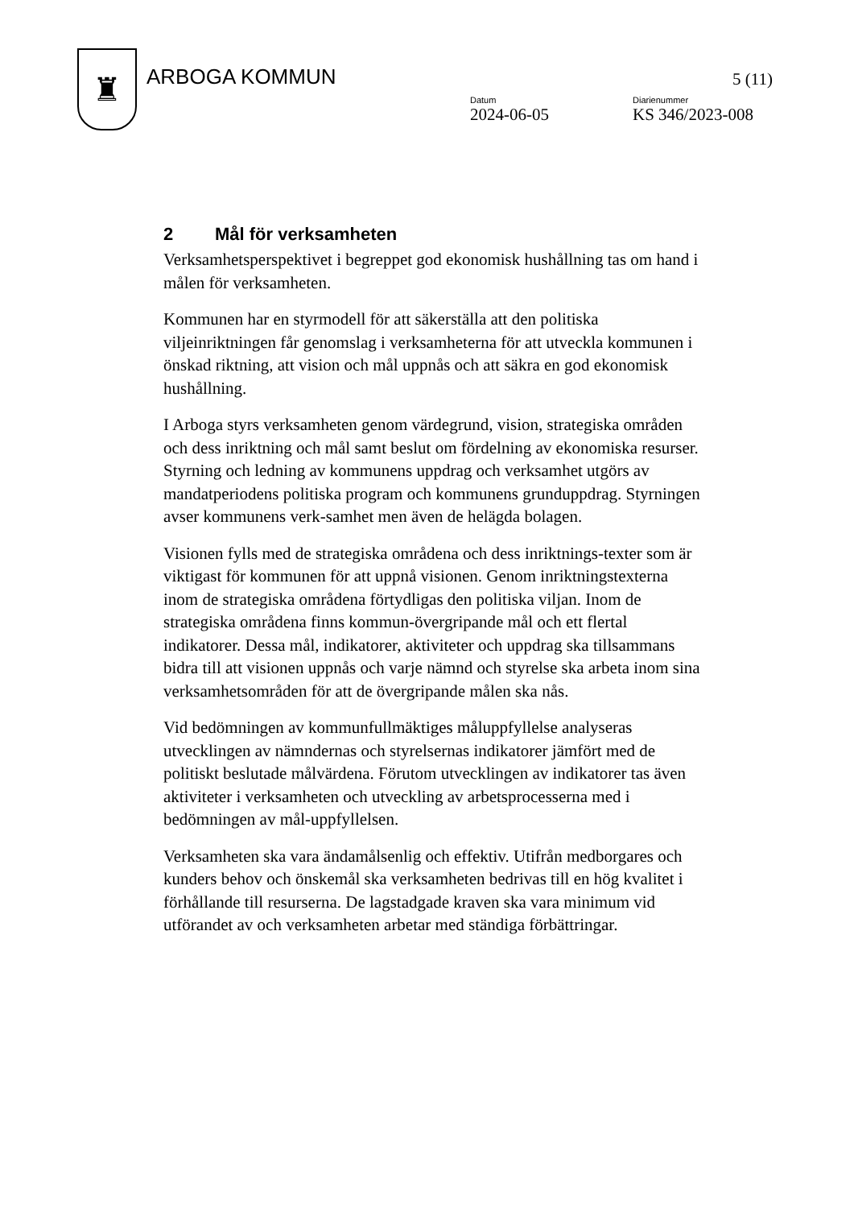♜
ARBOGA KOMMUN
5 (11)
Datum
2024-06-05
Diarienummer
KS 346/2023-008
2 Mål för verksamheten
Verksamhetsperspektivet i begreppet god ekonomisk hushållning tas om hand i målen för verksamheten.
Kommunen har en styrmodell för att säkerställa att den politiska viljeinriktningen får genomslag i verksamheterna för att utveckla kommunen i önskad riktning, att vision och mål uppnås och att säkra en god ekonomisk hushållning.
I Arboga styrs verksamheten genom värdegrund, vision, strategiska områden och dess inriktning och mål samt beslut om fördelning av ekonomiska resurser. Styrning och ledning av kommunens uppdrag och verksamhet utgörs av mandatperiodens politiska program och kommunens grunduppdrag. Styrningen avser kommunens verk-samhet men även de helägda bolagen.
Visionen fylls med de strategiska områdena och dess inriktnings-texter som är viktigast för kommunen för att uppnå visionen. Genom inriktningstexterna inom de strategiska områdena förtydligas den politiska viljan. Inom de strategiska områdena finns kommun-övergripande mål och ett flertal indikatorer. Dessa mål, indikatorer, aktiviteter och uppdrag ska tillsammans bidra till att visionen uppnås och varje nämnd och styrelse ska arbeta inom sina verksamhetsområden för att de övergripande målen ska nås.
Vid bedömningen av kommunfullmäktiges måluppfyllelse analyseras utvecklingen av nämndernas och styrelsernas indikatorer jämfört med de politiskt beslutade målvärdena. Förutom utvecklingen av indikatorer tas även aktiviteter i verksamheten och utveckling av arbetsprocesserna med i bedömningen av mål-uppfyllelsen.
Verksamheten ska vara ändamålsenlig och effektiv. Utifrån medborgares och kunders behov och önskemål ska verksamheten bedrivas till en hög kvalitet i förhållande till resurserna. De lagstadgade kraven ska vara minimum vid utförandet av och verksamheten arbetar med ständiga förbättringar.